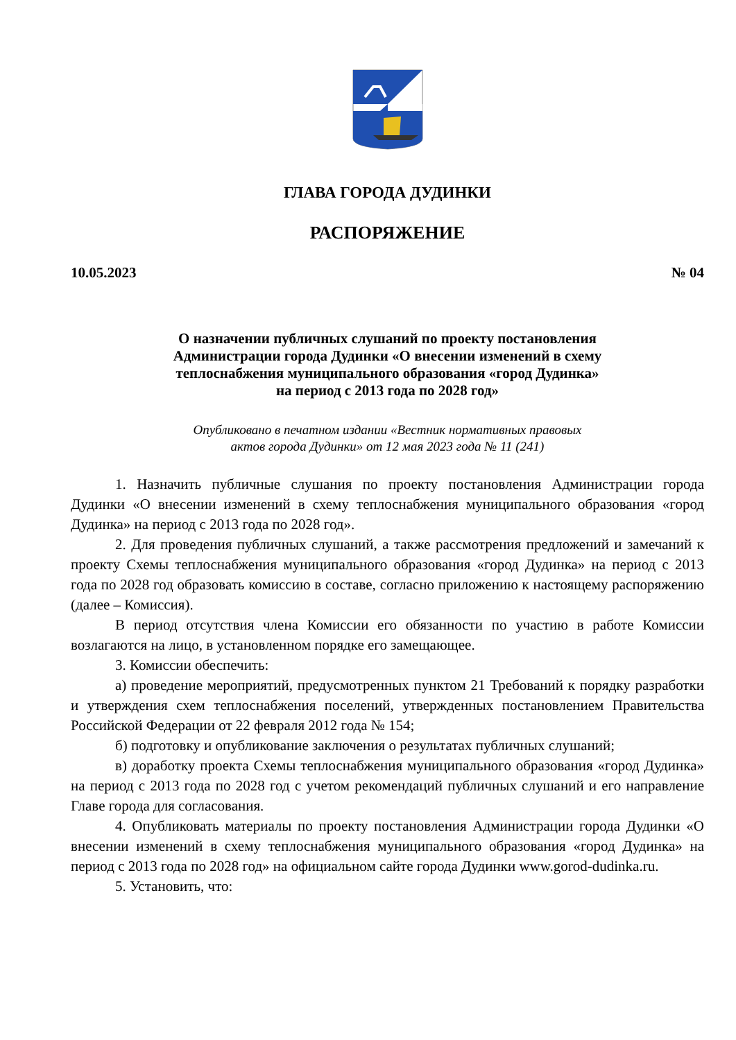ГЛАВА ГОРОДА ДУДИНКИ
РАСПОРЯЖЕНИЕ
10.05.2023 № 04
О назначении публичных слушаний по проекту постановления
Администрации города Дудинки «О внесении изменений в схему
теплоснабжения муниципального образования «город Дудинка»
на период с 2013 года по 2028 год»
Опубликовано в печатном издании «Вестник нормативных правовых
актов города Дудинки» от 12 мая 2023 года № 11 (241)
1. Назначить публичные слушания по проекту постановления Администрации города Дудинки «О внесении изменений в схему теплоснабжения муниципального образования «город Дудинка» на период с 2013 года по 2028 год».
2. Для проведения публичных слушаний, а также рассмотрения предложений и замечаний к проекту Схемы теплоснабжения муниципального образования «город Дудинка» на период с 2013 года по 2028 год образовать комиссию в составе, согласно приложению к настоящему распоряжению (далее – Комиссия).
В период отсутствия члена Комиссии его обязанности по участию в работе Комиссии возлагаются на лицо, в установленном порядке его замещающее.
3. Комиссии обеспечить:
а) проведение мероприятий, предусмотренных пунктом 21 Требований к порядку разработки и утверждения схем теплоснабжения поселений, утвержденных постановлением Правительства Российской Федерации от 22 февраля 2012 года № 154;
б) подготовку и опубликование заключения о результатах публичных слушаний;
в) доработку проекта Схемы теплоснабжения муниципального образования «город Дудинка» на период с 2013 года по 2028 год с учетом рекомендаций публичных слушаний и его направление Главе города для согласования.
4. Опубликовать материалы по проекту постановления Администрации города Дудинки «О внесении изменений в схему теплоснабжения муниципального образования «город Дудинка» на период с 2013 года по 2028 год» на официальном сайте города Дудинки www.gorod-dudinka.ru.
5. Установить, что: